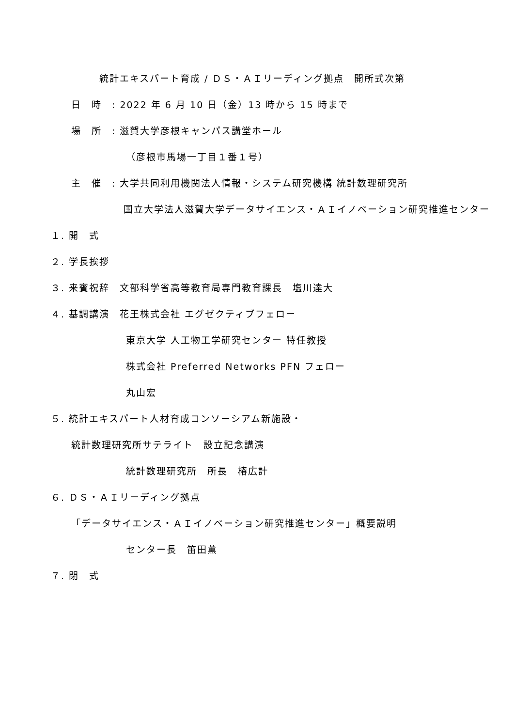統計エキスパート育成 / ＤＳ・ＡＩリーディング拠点　開所式次第
日　時　: 2022 年 6 月 10 日（金）13 時から 15 時まで
場　所　: 滋賀大学彦根キャンパス講堂ホール
（彦根市馬場一丁目１番１号）
主　催　: 大学共同利用機関法人情報・システム研究機構 統計数理研究所
国立大学法人滋賀大学データサイエンス・ＡＩイノベーション研究推進センター
１. 開　式
２. 学長挨拶
３. 来賓祝辞　文部科学省高等教育局専門教育課長　塩川達大
４. 基調講演　花王株式会社 エグゼクティブフェロー
東京大学 人工物工学研究センター 特任教授
株式会社 Preferred Networks PFN フェロー
丸山宏
５. 統計エキスパート人材育成コンソーシアム新施設・
統計数理研究所サテライト　設立記念講演
統計数理研究所　所長　椿広計
６. ＤＳ・ＡＩリーディング拠点
「データサイエンス・ＡＩイノベーション研究推進センター」概要説明
センター長　笛田薫
７. 閉　式